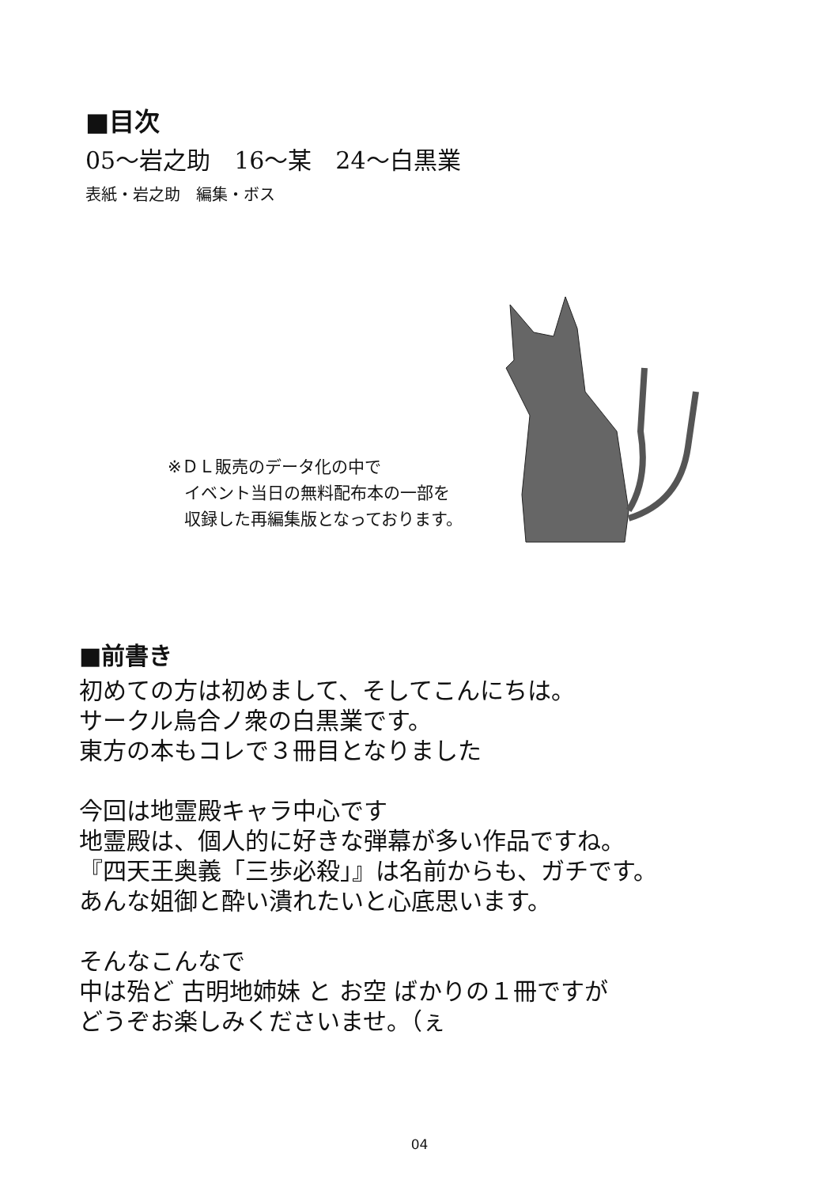■目次
05～岩之助　16～某　24～白黒業
表紙・岩之助　編集・ボス
※ＤＬ販売のデータ化の中で
　イベント当日の無料配布本の一部を
　収録した再編集版となっております。
■前書き
初めての方は初めまして、そしてこんにちは。
サークル烏合ノ衆の白黒業です。
東方の本もコレで３冊目となりました
今回は地霊殿キャラ中心です
地霊殿は、個人的に好きな弾幕が多い作品ですね。
『四天王奥義「三歩必殺」』は名前からも、ガチです。
あんな姐御と酔い潰れたいと心底思います。
そんなこんなで
中は殆ど 古明地姉妹 と お空 ばかりの１冊ですが
どうぞお楽しみくださいませ。（ぇ
04